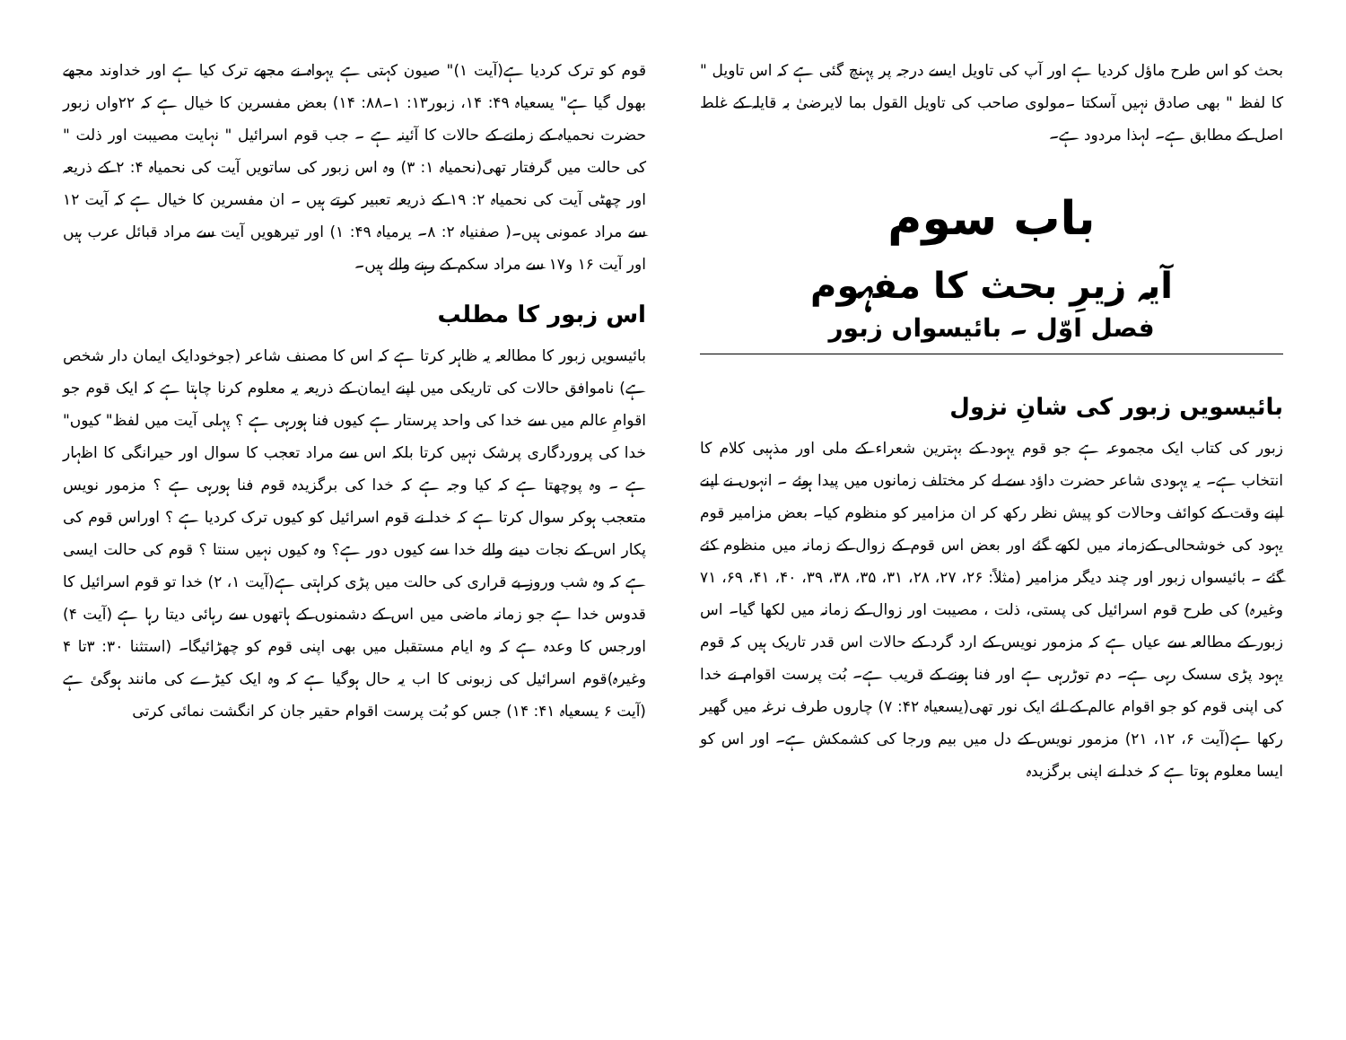بحث کو اس طرح ماؤل کردیا ہے اور آپ کی تاویل ایسے درجہ پر پہنچ گئی ہے کہ اس تاویل " کا لفظ " بھی صادق نہیں آسکتا ۔مولوی صاحب کی تاویل القول بما لایرضیٰ بہ قایلہ کے غلط اصل کے مطابق ہے۔ لہذا مردود ہے۔
باب سوم
آیہ زیرِ بحث کا مفہوم
فصل اوّل ۔ بائیسواں زبور
بائیسویں زبور کی شانِ نزول
زبور کی کتاب ایک مجموعہ ہے جو قوم یہود کے بہترین شعراء کے ملی اور مذہبی کلام کا انتخاب ہے۔ یہ یہودی شاعر حضرت داؤد سے لے کر مختلف زمانوں میں پیدا ہوئے ۔ انہوں نے اپنے اپنے وقت کے کوائف وحالات کو پیش نظر رکھ کر ان مزامیر کو منظوم کیا۔ بعض مزامیر قوم یہود کی خوشحالی کےزمانہ میں لکھے گئے اور بعض اس قوم کے زوال کے زمانہ میں منظوم کئے گئے ۔ بائیسواں زبور اور چند دیگر مزامیر (مثلاً: ۲۶، ۲۷، ۲۸، ۳۱، ۳۵، ۳۸، ۳۹، ۴۰، ۴۱، ۶۹، ۷۱ وغیرہ) کی طرح قوم اسرائیل کی پستی، ذلت ، مصیبت اور زوال کے زمانہ میں لکھا گیا۔ اس زبور کے مطالعہ سے عیاں ہے کہ مزمور نویس کے ارد گرد کے حالات اس قدر تاریک ہیں کہ قوم یہود پڑی سسک رہی ہے۔ دم توڑرہی ہے اور فنا ہونے کے قریب ہے۔ بُت پرست اقوام نے خدا کی اپنی قوم کو جو اقوام عالم کے لئے ایک نور تھی(یسعیاہ ۴۲: ۷) چاروں طرف نرغہ میں گھیر رکھا ہے(آیت ۶، ۱۲، ۲۱) مزمور نویس کے دل میں بیم ورجا کی کشمکش ہے۔ اور اس کو ایسا معلوم ہوتا ہے کہ خدا نے اپنی برگزیدہ
قوم کو ترک کردیا ہے(آیت ۱)" صیون کہتی ہے یہواہ نے مجھے ترک کیا ہے اور خداوند مجھے بھول گیا ہے" یسعیاہ ۴۹: ۱۴، زبور۱۳: ۱۔۸۸: ۱۴) بعض مفسرین کا خیال ہے کہ ۲۲واں زبور حضرت نحمیاہ کے زمانے کے حالات کا آئینہ ہے ۔ جب قوم اسرائیل " نہایت مصیبت اور ذلت " کی حالت میں گرفتار تھی(نحمیاہ ۱: ۳) وہ اس زبور کی ساتویں آیت کی نحمیاہ ۴: ۲ کے ذریعہ اور چھٹی آیت کی نحمیاہ ۲: ۱۹ کے ذریعہ تعبیر کرتے ہیں ۔ ان مفسرین کا خیال ہے کہ آیت ۱۲ سے مراد عمونی ہیں۔( صفنیاہ ۲: ۸۔ یرمیاہ ۴۹: ۱) اور تیرھویں آیت سے مراد قبائل عرب ہیں اور آیت ۱۶ و۱۷ سے مراد سکم کے رہنے والے ہیں۔
اس زبور کا مطلب
بائیسویں زبور کا مطالعہ یہ ظاہر کرتا ہے کہ اس کا مصنف شاعر (جوخودایک ایمان دار شخص ہے) ناموافق حالات کی تاریکی میں اپنے ایمان کے ذریعہ یہ معلوم کرنا چاہتا ہے کہ ایک قوم جو اقوامِ عالم میں سے خدا کی واحد پرستار ہے کیوں فنا ہورہی ہے ؟ پہلی آیت میں لفظ" کیوں" خدا کی پروردگاری پرشک نہیں کرتا بلکہ اس سے مراد تعجب کا سوال اور حیرانگی کا اظہار ہے ۔ وہ پوچھتا ہے کہ کیا وجہ ہے کہ خدا کی برگزیدہ قوم فنا ہورہی ہے ؟ مزمور نویس متعجب ہوکر سوال کرتا ہے کہ خدا نے قوم اسرائیل کو کیوں ترک کردیا ہے ؟ اوراس قوم کی پکار اس کے نجات دینے والے خدا سے کیوں دور ہے؟ وہ کیوں نہیں سنتا ؟ قوم کی حالت ایسی ہے کہ وہ شب وروز بے قراری کی حالت میں پڑی کراہتی ہے(آیت ۱، ۲) خدا تو قوم اسرائیل کا قدوس خدا ہے جو زمانہ ماضی میں اس کے دشمنوں کے ہاتھوں سے رہائی دیتا رہا ہے (آیت ۴) اورجس کا وعدہ ہے کہ وہ ایام مستقبل میں بھی اپنی قوم کو چھڑائیگا۔ (استثنا ۳۰: ۳تا ۴ وغیرہ)قوم اسرائیل کی زبونی کا اب یہ حال ہوگیا ہے کہ وہ ایک کیڑے کی مانند ہوگئ ہے (آیت ۶ یسعیاہ ۴۱: ۱۴) جس کو بُت پرست اقوام حقیر جان کر انگشت نمائی کرتی